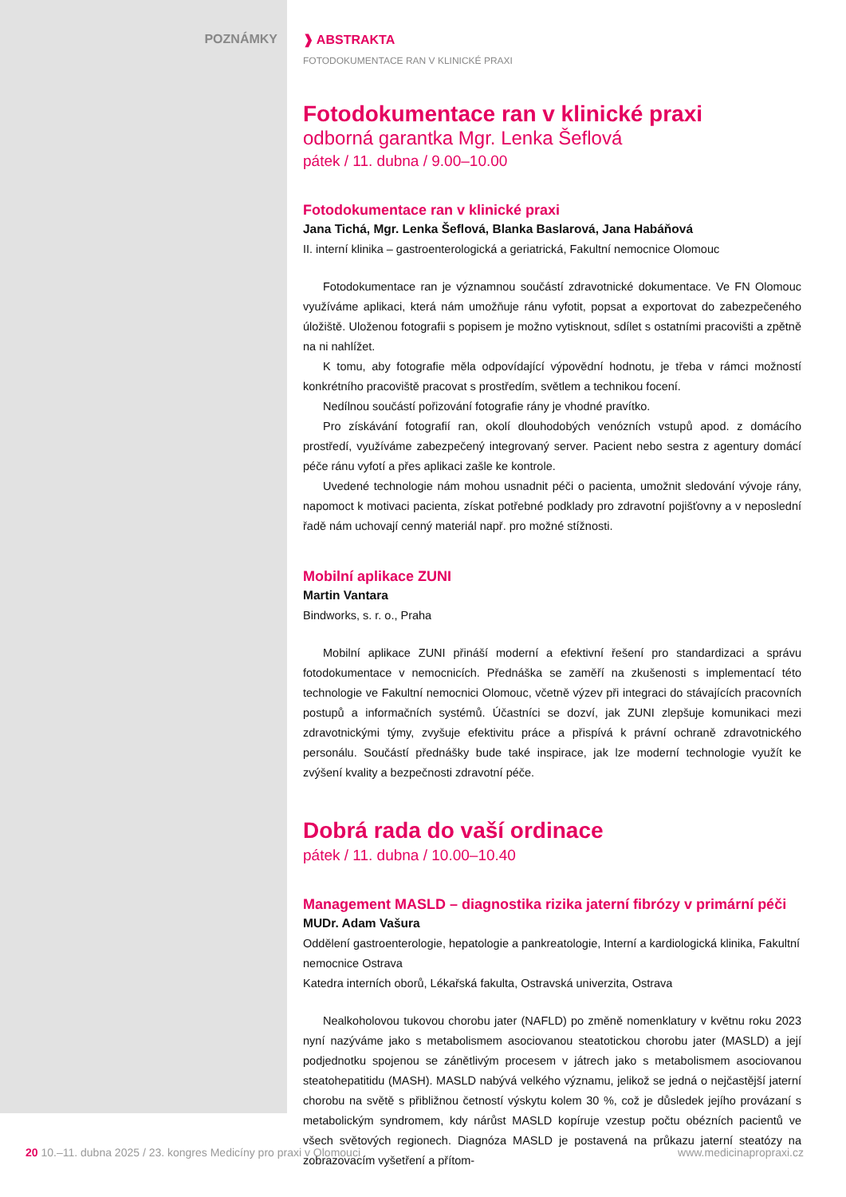POZNÁMKY ❱ ABSTRAKTA
FOTODOKUMENTACE RAN V KLINICKÉ PRAXI
Fotodokumentace ran v klinické praxi
odborná garantka Mgr. Lenka Šeflová
pátek / 11. dubna / 9.00–10.00
Fotodokumentace ran v klinické praxi
Jana Tichá, Mgr. Lenka Šeflová, Blanka Baslarová, Jana Habáňová
II. interní klinika – gastroenterologická a geriatrická, Fakultní nemocnice Olomouc
Fotodokumentace ran je významnou součástí zdravotnické dokumentace. Ve FN Olomouc využíváme aplikaci, která nám umožňuje ránu vyfotit, popsat a exportovat do zabezpečeného úložiště. Uloženou fotografii s popisem je možno vytisknout, sdílet s ostatními pracovišti a zpětně na ni nahlížet.
K tomu, aby fotografie měla odpovídající výpovědní hodnotu, je třeba v rámci možností konkrétního pracoviště pracovat s prostředím, světlem a technikou focení.
Nedílnou součástí pořizování fotografie rány je vhodné pravítko.
Pro získávání fotografií ran, okolí dlouhodobých venózních vstupů apod. z domácího prostředí, využíváme zabezpečený integrovaný server. Pacient nebo sestra z agentury domácí péče ránu vyfotí a přes aplikaci zašle ke kontrole.
Uvedené technologie nám mohou usnadnit péči o pacienta, umožnit sledování vývoje rány, napomoct k motivaci pacienta, získat potřebné podklady pro zdravotní pojišťovny a v neposlední řadě nám uchovají cenný materiál např. pro možné stížnosti.
Mobilní aplikace ZUNI
Martin Vantara
Bindworks, s. r. o., Praha
Mobilní aplikace ZUNI přináší moderní a efektivní řešení pro standardizaci a správu fotodokumentace v nemocnicích. Přednáška se zaměří na zkušenosti s implementací této technologie ve Fakultní nemocnici Olomouc, včetně výzev při integraci do stávajících pracovních postupů a informačních systémů. Účastníci se dozví, jak ZUNI zlepšuje komunikaci mezi zdravotnickými týmy, zvyšuje efektivitu práce a přispívá k právní ochraně zdravotnického personálu. Součástí přednášky bude také inspirace, jak lze moderní technologie využít ke zvýšení kvality a bezpečnosti zdravotní péče.
Dobrá rada do vaší ordinace
pátek / 11. dubna / 10.00–10.40
Management MASLD – diagnostika rizika jaterní fibrózy v primární péči
MUDr. Adam Vašura
Oddělení gastroenterologie, hepatologie a pankreatologie, Interní a kardiologická klinika, Fakultní nemocnice Ostrava
Katedra interních oborů, Lékařská fakulta, Ostravská univerzita, Ostrava
Nealkoholovou tukovou chorobu jater (NAFLD) po změně nomenklatury v květnu roku 2023 nyní nazýváme jako s metabolismem asociovanou steatotickou chorobu jater (MASLD) a její podjednotku spojenou se zánětlivým procesem v játrech jako s metabolismem asociovanou steatohepatitidu (MASH). MASLD nabývá velkého významu, jelikož se jedná o nejčastější jaterní chorobu na světě s přibližnou četností výskytu kolem 30 %, což je důsledek jejího provázaní s metabolickým syndromem, kdy nárůst MASLD kopíruje vzestup počtu obézních pacientů ve všech světových regionech. Diagnóza MASLD je postavená na průkazu jaterní steatózy na zobrazovacím vyšetření a přítom-
20 10.–11. dubna 2025 / 23. kongres Medicíny pro praxi v Olomouci www.medicinapropraxi.cz